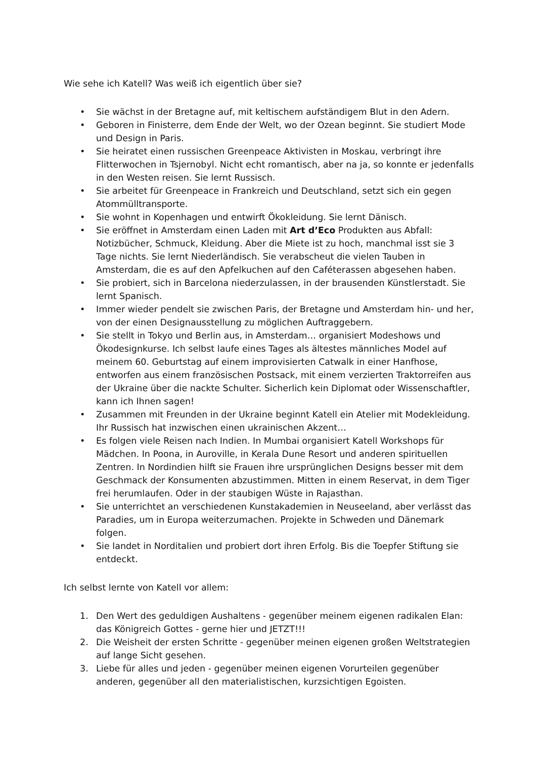Wie sehe ich Katell? Was weiß ich eigentlich über sie?
• Sie wächst in der Bretagne auf, mit keltischem aufständigem Blut in den Adern.
• Geboren in Finisterre, dem Ende der Welt, wo der Ozean beginnt. Sie studiert Mode und Design in Paris.
• Sie heiratet einen russischen Greenpeace Aktivisten in Moskau, verbringt ihre Flitterwochen in Tsjernobyl. Nicht echt romantisch, aber na ja, so konnte er jedenfalls in den Westen reisen. Sie lernt Russisch.
• Sie arbeitet für Greenpeace in Frankreich und Deutschland, setzt sich ein gegen Atommülltransporte.
• Sie wohnt in Kopenhagen und entwirft Ökokleidung. Sie lernt Dänisch.
• Sie eröffnet in Amsterdam einen Laden mit Art d’Eco Produkten aus Abfall: Notizbücher, Schmuck, Kleidung. Aber die Miete ist zu hoch, manchmal isst sie 3 Tage nichts. Sie lernt Niederländisch. Sie verabscheut die vielen Tauben in Amsterdam, die es auf den Apfelkuchen auf den Caféterassen abgesehen haben.
• Sie probiert, sich in Barcelona niederzulassen, in der brausenden Künstlerstadt. Sie lernt Spanisch.
• Immer wieder pendelt sie zwischen Paris, der Bretagne und Amsterdam hin- und her, von der einen Designausstellung zu möglichen Auftraggebern.
• Sie stellt in Tokyo und Berlin aus, in Amsterdam… organisiert Modeshows und Ökodesignkurse. Ich selbst laufe eines Tages als ältestes männliches Model auf meinem 60. Geburtstag auf einem improvisierten Catwalk in einer Hanfhose, entworfen aus einem französischen Postsack, mit einem verzierten Traktorreifen aus der Ukraine über die nackte Schulter. Sicherlich kein Diplomat oder Wissenschaftler, kann ich Ihnen sagen!
• Zusammen mit Freunden in der Ukraine beginnt Katell ein Atelier mit Modekleidung. Ihr Russisch hat inzwischen einen ukrainischen Akzent…
• Es folgen viele Reisen nach Indien. In Mumbai organisiert Katell Workshops für Mädchen. In Poona, in Auroville, in Kerala Dune Resort und anderen spirituellen Zentren. In Nordindien hilft sie Frauen ihre ursprünglichen Designs besser mit dem Geschmack der Konsumenten abzustimmen. Mitten in einem Reservat, in dem Tiger frei herumlaufen. Oder in der staubigen Wüste in Rajasthan.
• Sie unterrichtet an verschiedenen Kunstakademien in Neuseeland, aber verlässt das Paradies, um in Europa weiterzumachen. Projekte in Schweden und Dänemark folgen.
• Sie landet in Norditalien und probiert dort ihren Erfolg. Bis die Toepfer Stiftung sie entdeckt.
Ich selbst lernte von Katell vor allem:
1. Den Wert des geduldigen Aushaltens - gegenüber meinem eigenen radikalen Elan: das Königreich Gottes - gerne hier und JETZT!!!
2. Die Weisheit der ersten Schritte - gegenüber meinen eigenen großen Weltstrategien auf lange Sicht gesehen.
3. Liebe für alles und jeden - gegenüber meinen eigenen Vorurteilen gegenüber anderen, gegenüber all den materialistischen, kurzsichtigen Egoisten.